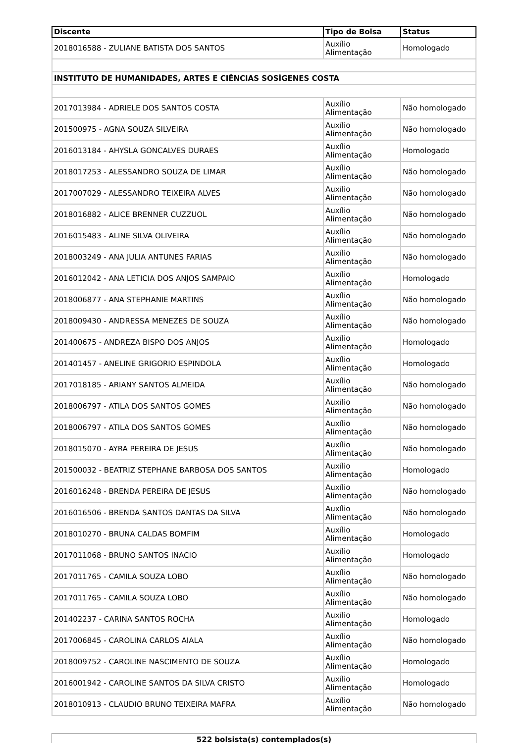| Discente | Tipo de Bolsa | Status |
| --- | --- | --- |
| 2018016588 - ZULIANE BATISTA DOS SANTOS | Auxílio Alimentação | Homologado |
| INSTITUTO DE HUMANIDADES, ARTES E CIÊNCIAS SOSÍGENES COSTA | | |
| 2017013984 - ADRIELE DOS SANTOS COSTA | Auxílio Alimentação | Não homologado |
| 201500975 - AGNA SOUZA SILVEIRA | Auxílio Alimentação | Não homologado |
| 2016013184 - AHYSLA GONCALVES DURAES | Auxílio Alimentação | Homologado |
| 2018017253 - ALESSANDRO SOUZA DE LIMAR | Auxílio Alimentação | Não homologado |
| 2017007029 - ALESSANDRO TEIXEIRA ALVES | Auxílio Alimentação | Não homologado |
| 2018016882 - ALICE BRENNER CUZZUOL | Auxílio Alimentação | Não homologado |
| 2016015483 - ALINE SILVA OLIVEIRA | Auxílio Alimentação | Não homologado |
| 2018003249 - ANA JULIA ANTUNES FARIAS | Auxílio Alimentação | Não homologado |
| 2016012042 - ANA LETICIA DOS ANJOS SAMPAIO | Auxílio Alimentação | Homologado |
| 2018006877 - ANA STEPHANIE MARTINS | Auxílio Alimentação | Não homologado |
| 2018009430 - ANDRESSA MENEZES DE SOUZA | Auxílio Alimentação | Não homologado |
| 201400675 - ANDREZA BISPO DOS ANJOS | Auxílio Alimentação | Homologado |
| 201401457 - ANELINE GRIGORIO ESPINDOLA | Auxílio Alimentação | Homologado |
| 2017018185 - ARIANY SANTOS ALMEIDA | Auxílio Alimentação | Não homologado |
| 2018006797 - ATILA DOS SANTOS GOMES | Auxílio Alimentação | Não homologado |
| 2018006797 - ATILA DOS SANTOS GOMES | Auxílio Alimentação | Não homologado |
| 2018015070 - AYRA PEREIRA DE JESUS | Auxílio Alimentação | Não homologado |
| 201500032 - BEATRIZ STEPHANE BARBOSA DOS SANTOS | Auxílio Alimentação | Homologado |
| 2016016248 - BRENDA PEREIRA DE JESUS | Auxílio Alimentação | Não homologado |
| 2016016506 - BRENDA SANTOS DANTAS DA SILVA | Auxílio Alimentação | Não homologado |
| 2018010270 - BRUNA CALDAS BOMFIM | Auxílio Alimentação | Homologado |
| 2017011068 - BRUNO SANTOS INACIO | Auxílio Alimentação | Homologado |
| 2017011765 - CAMILA SOUZA LOBO | Auxílio Alimentação | Não homologado |
| 2017011765 - CAMILA SOUZA LOBO | Auxílio Alimentação | Não homologado |
| 201402237 - CARINA SANTOS ROCHA | Auxílio Alimentação | Homologado |
| 2017006845 - CAROLINA CARLOS AIALA | Auxílio Alimentação | Não homologado |
| 2018009752 - CAROLINE NASCIMENTO DE SOUZA | Auxílio Alimentação | Homologado |
| 2016001942 - CAROLINE SANTOS DA SILVA CRISTO | Auxílio Alimentação | Homologado |
| 2018010913 - CLAUDIO BRUNO TEIXEIRA MAFRA | Auxílio Alimentação | Não homologado |
522 bolsista(s) contemplados(s)